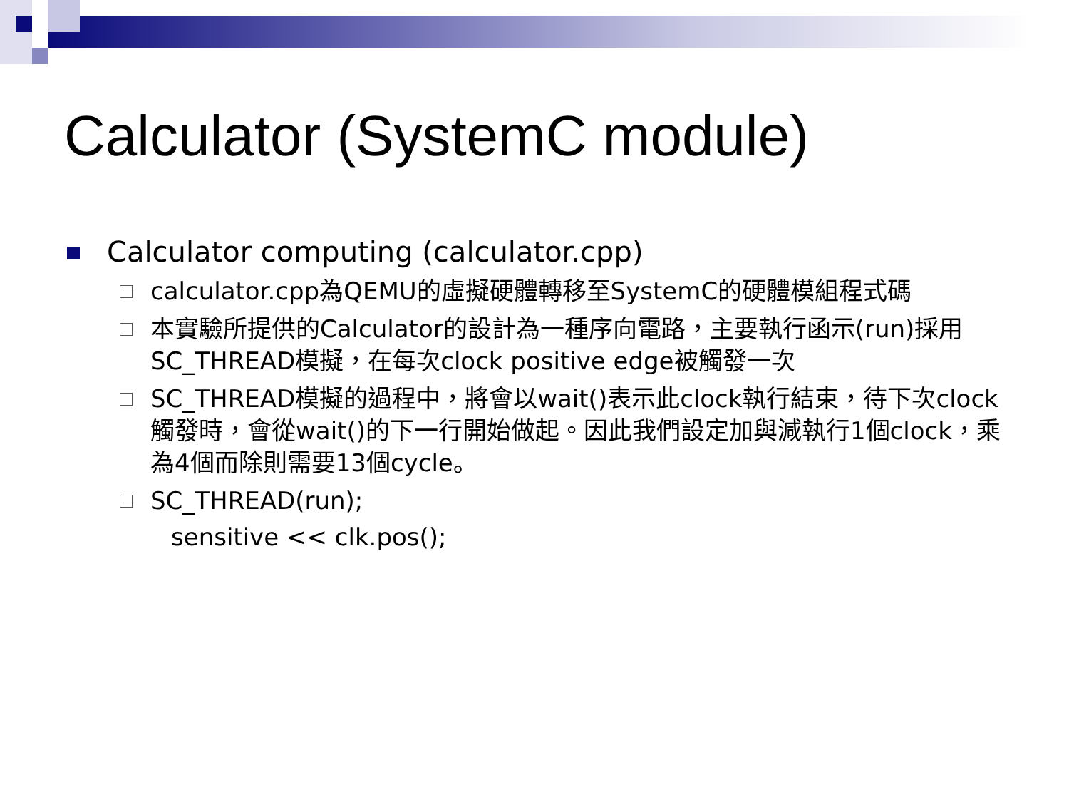Calculator (SystemC module)
Calculator computing (calculator.cpp)
calculator.cpp為QEMU的虛擬硬體轉移至SystemC的硬體模組程式碼
本實驗所提供的Calculator的設計為一種序向電路，主要執行函示(run)採用SC_THREAD模擬，在每次clock positive edge被觸發一次
SC_THREAD模擬的過程中，將會以wait()表示此clock執行結束，待下次clock觸發時，會從wait()的下一行開始做起。因此我們設定加與減執行1個clock，乘為4個而除則需要13個cycle。
SC_THREAD(run);
sensitive << clk.pos();